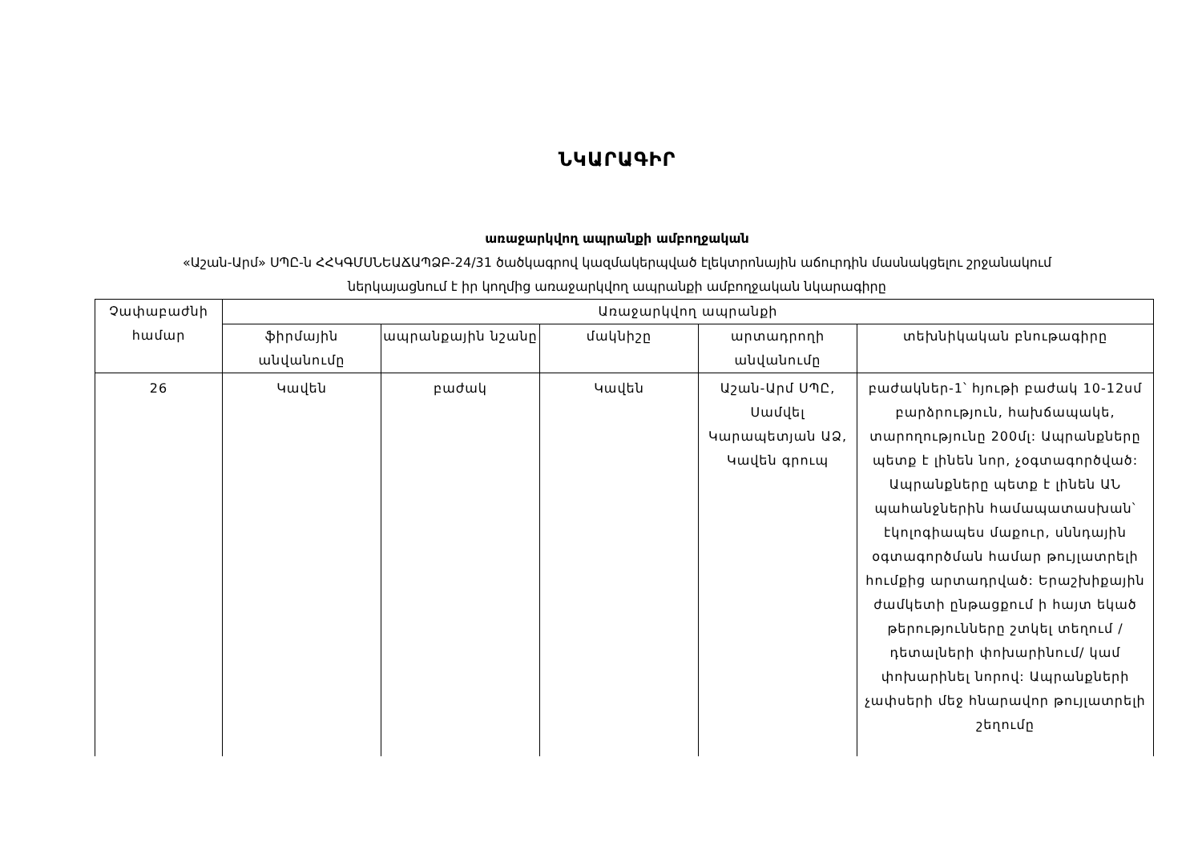ՆԿԱՐԱԳԻՐ
առաջարկվող ապրանքի ամբողջական
«Աշան-Արմ» ՍՊԸ-ն ՀՀԿԳՄՍՆԵԱՃԱՊՁԲ-24/31 ծածկագրով կազմակերպված էլեկտրոնային աճուրդին մասնակցելու շրջանակում
ներկայացնում է իր կողմից առաջարկվող ապրանքի ամբողջական նկարագիրը
| Չափաբաժնի համար | Առաջարկվող ապրանքի | | | | |
| --- | --- | --- | --- | --- | --- |
| | ֆիրմային անվանումը | ապրանքային նշանը | մակնիշը | արտադրողի անվանումը | տեխնիկական բնութագիրը |
| 26 | Կավեն | բաժակ | Կավեն | Աշան-Արմ ՍՊԸ, Սամվել Կարապետյան ԱՁ, Կավեն գրուպ | բաժակներ-1՝ հյութի բաժակ 10-12սմ բարձրություն, հախճապակե, տարողությունը 200մլ: Ապրանքները պետք է լինեն նոր, չօգտագործված: Ապրանքները պետք է լինեն ԱՆ պահանջներին համապատասխան՝ էկոլոգիապես մաքուր, սննդային օգտագործման համար թույլատրելի հումքից արտադրված: Երաշխիքային ժամկետի ընթացքում ի հայտ եկած թերությունները շտկել տեղում /դետալների փոխարինում/ կամ փոխարինել նորով: Ապրանքների չափսերի մեջ հնարավոր թույլատրելի շեղումը |